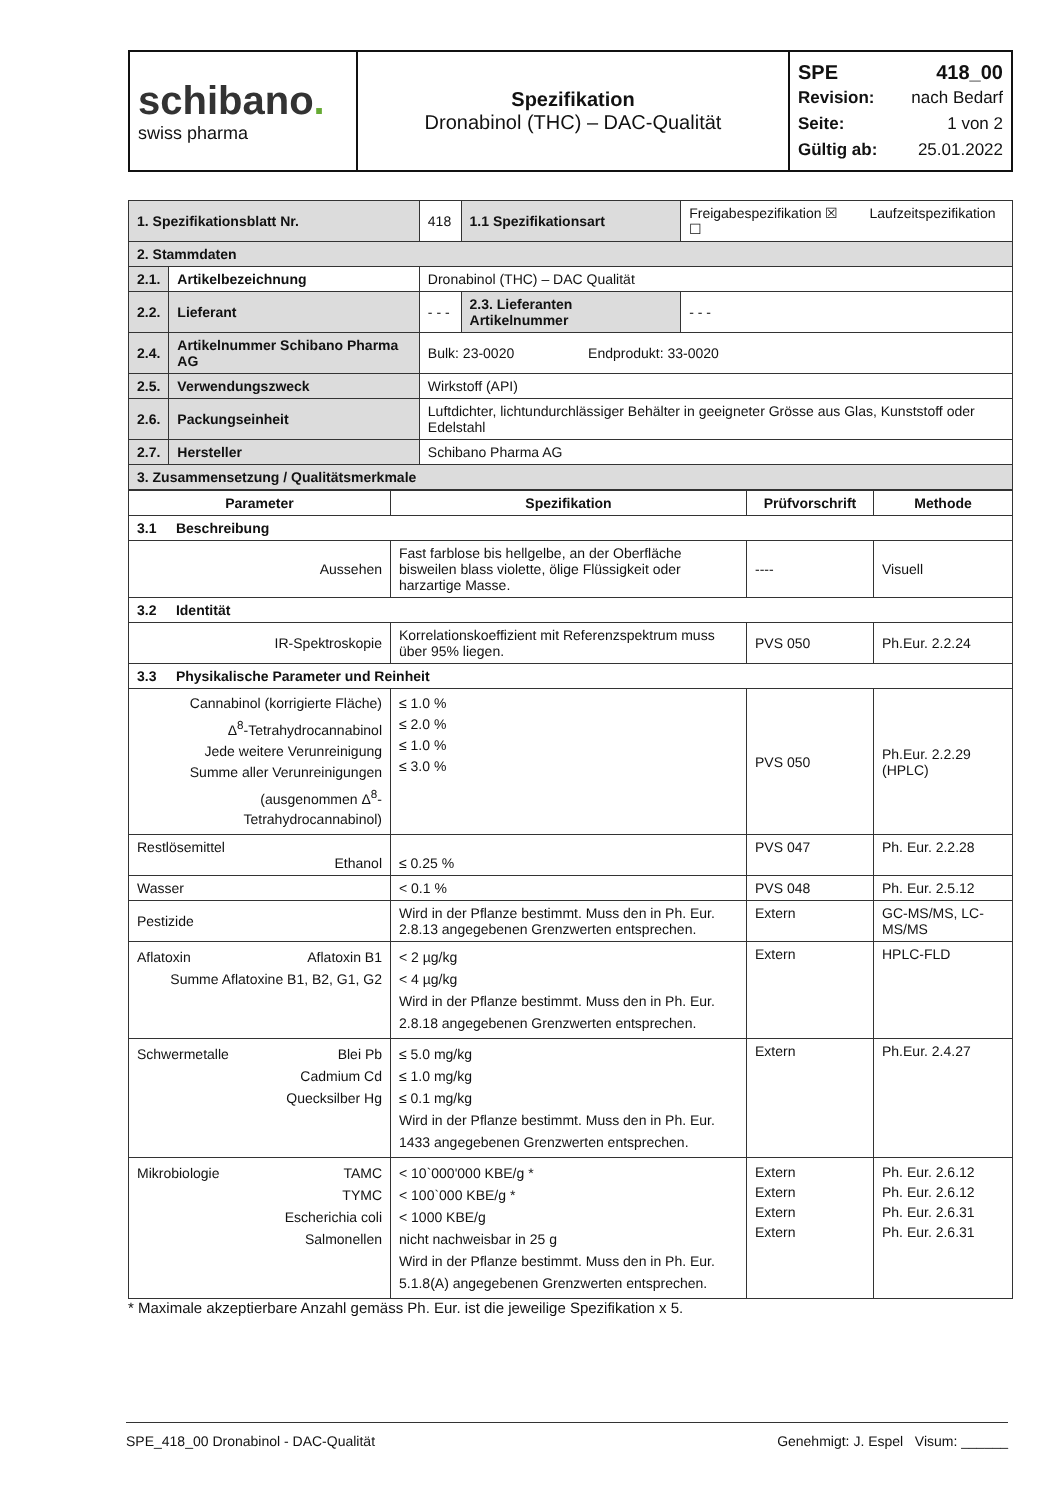| schibano . swiss pharma | Spezifikation Dronabinol (THC) – DAC-Qualität | SPE 418_00 Revision: nach Bedarf Seite: 1 von 2 Gültig ab: 25.01.2022 |
| 1. Spezifikationsblatt Nr. | | 418 | 1.1 Spezifikationsart | Freigabespezifikation ☒ Laufzeitspezifikation ☐ | |
| 2. Stammdaten | | | | | |
| 2.1. | Artikelbezeichnung | Dronabinol (THC) – DAC Qualität | | | |
| 2.2. | Lieferant | - - - | 2.3. Lieferanten Artikelnummer | | - - - |
| 2.4. | Artikelnummer Schibano Pharma AG | Bulk: 23-0020 Endprodukt: 33-0020 | | | |
| 2.5. | Verwendungszweck | Wirkstoff (API) | | | |
| 2.6. | Packungseinheit | Luftdichter, lichtundurchlässiger Behälter in geeigneter Grösse aus Glas, Kunststoff oder Edelstahl | | | |
| 2.7. | Hersteller | Schibano Pharma AG | | | |
| 3. Zusammensetzung / Qualitätsmerkmale | | | | | |
| Parameter | Spezifikation | Prüfvorschrift | Methode |
| --- | --- | --- | --- |
| 3.1 Beschreibung | | | |
| Aussehen | Fast farblose bis hellgelbe, an der Oberfläche bisweilen blass violette, ölige Flüssigkeit oder harzartige Masse. | ---- | Visuell |
| 3.2 Identität | | | |
| IR-Spektroskopie | Korrelationskoeffizient mit Referenzspektrum muss über 95% liegen. | PVS 050 | Ph.Eur. 2.2.24 |
| 3.3 Physikalische Parameter und Reinheit | | | |
| Cannabinol (korrigierte Fläche) Δ<sup>8</sup>-Tetrahydrocannabinol Jede weitere Verunreinigung Summe aller Verunreinigungen (ausgenommen Δ<sup>8</sup>-Tetrahydrocannabinol) | ≤ 1.0 % ≤ 2.0 % ≤ 1.0 % ≤ 3.0 % | PVS 050 | Ph.Eur. 2.2.29 (HPLC) |
| Restlösemittel Ethanol | ≤ 0.25 % | PVS 047 | Ph. Eur. 2.2.28 |
| Wasser | < 0.1 % | PVS 048 | Ph. Eur. 2.5.12 |
| Pestizide | Wird in der Pflanze bestimmt. Muss den in Ph. Eur. 2.8.13 angegebenen Grenzwerten entsprechen. | Extern | GC-MS/MS, LC-MS/MS |
| Aflatoxin Aflatoxin B1 Summe Aflatoxine B1, B2, G1, G2 | < 2 µg/kg < 4 µg/kg Wird in der Pflanze bestimmt. Muss den in Ph. Eur. 2.8.18 angegebenen Grenzwerten entsprechen. | Extern | HPLC-FLD |
| Schwermetalle Blei Pb Cadmium Cd Quecksilber Hg | ≤ 5.0 mg/kg ≤ 1.0 mg/kg ≤ 0.1 mg/kg Wird in der Pflanze bestimmt. Muss den in Ph. Eur. 1433 angegebenen Grenzwerten entsprechen. | Extern | Ph.Eur. 2.4.27 |
| Mikrobiologie TAMC TYMC Escherichia coli Salmonellen | < 10`000'000 KBE/g * < 100`000 KBE/g * < 1000 KBE/g nicht nachweisbar in 25 g Wird in der Pflanze bestimmt. Muss den in Ph. Eur. 5.1.8(A) angegebenen Grenzwerten entsprechen. | Extern Extern Extern Extern | Ph. Eur. 2.6.12 Ph. Eur. 2.6.12 Ph. Eur. 2.6.31 Ph. Eur. 2.6.31 |
* Maximale akzeptierbare Anzahl gemäss Ph. Eur. ist die jeweilige Spezifikation x 5.
SPE_418_00 Dronabinol - DAC-Qualität Genehmigt: J. Espel Visum: ______